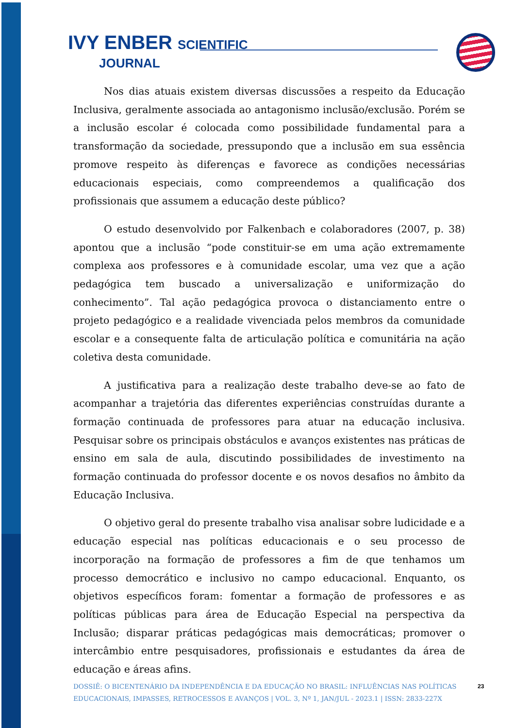IVY ENBER SCIENTIFIC
JOURNAL
Nos dias atuais existem diversas discussões a respeito da Educação Inclusiva, geralmente associada ao antagonismo inclusão/exclusão. Porém se a inclusão escolar é colocada como possibilidade fundamental para a transformação da sociedade, pressupondo que a inclusão em sua essência promove respeito às diferenças e favorece as condições necessárias educacionais especiais, como compreendemos a qualificação dos profissionais que assumem a educação deste público?
O estudo desenvolvido por Falkenbach e colaboradores (2007, p. 38) apontou que a inclusão “pode constituir-se em uma ação extremamente complexa aos professores e à comunidade escolar, uma vez que a ação pedagógica tem buscado a universalização e uniformização do conhecimento”. Tal ação pedagógica provoca o distanciamento entre o projeto pedagógico e a realidade vivenciada pelos membros da comunidade escolar e a consequente falta de articulação política e comunitária na ação coletiva desta comunidade.
A justificativa para a realização deste trabalho deve-se ao fato de acompanhar a trajetória das diferentes experiências construídas durante a formação continuada de professores para atuar na educação inclusiva. Pesquisar sobre os principais obstáculos e avanços existentes nas práticas de ensino em sala de aula, discutindo possibilidades de investimento na formação continuada do professor docente e os novos desafios no âmbito da Educação Inclusiva.
O objetivo geral do presente trabalho visa analisar sobre ludicidade e a educação especial nas políticas educacionais e o seu processo de incorporação na formação de professores a fim de que tenhamos um processo democrático e inclusivo no campo educacional. Enquanto, os objetivos específicos foram: fomentar a formação de professores e as políticas públicas para área de Educação Especial na perspectiva da Inclusão; disparar práticas pedagógicas mais democráticas; promover o intercâmbio entre pesquisadores, profissionais e estudantes da área de educação e áreas afins.
DOSSIÊ: O BICENTENÁRIO DA INDEPENDÊNCIA E DA EDUCAÇÃO NO BRASIL: INFLUÊNCIAS NAS POLÍTICAS EDUCACIONAIS, IMPASSES, RETROCESSOS E AVANÇOS | VOL. 3, Nº 1, JAN/JUL - 2023.1 | ISSN: 2833-227X
23